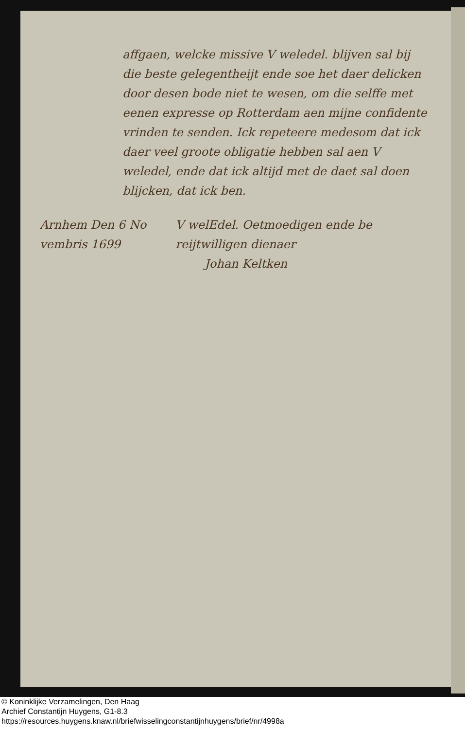affgaen, welcke missive V weledel. blijven sal bij die beste gelegentheijt ende soe het daer delicken door desen bode niet te wesen, om die selffe met eenen expresse op Rotterdam aen mijne confidente vrinden te senden. Ick repeteere medesom dat ick daer veel groote obligatie hebben sal aen V weledel, ende dat ick altijd met de daet sal doen blijcken, dat ick ben.
Arnhem Den 6 No
vembris 1699
V welEdel. Oetmoedigen ende be
reijtwilligen dienaer
Johan Keltken
© Koninklijke Verzamelingen, Den Haag
Archief Constantijn Huygens, G1-8.3
https://resources.huygens.knaw.nl/briefwisselingconstantijnhuygens/brief/nr/4998a